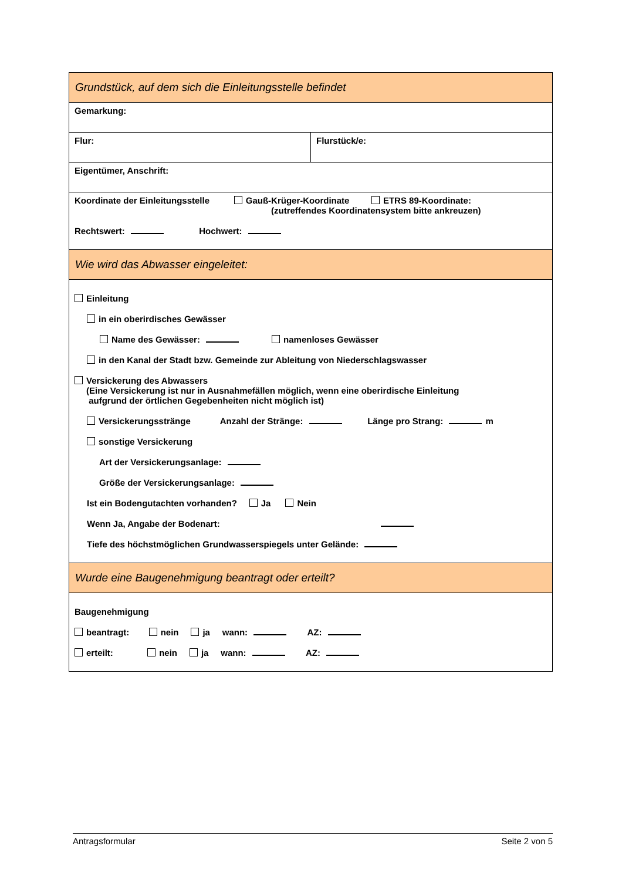| Grundstück, auf dem sich die Einleitungsstelle befindet | |
| Gemarkung: | |
| Flur: | Flurstück/e: |
| Eigentümer, Anschrift: | |
| Koordinate der Einleitungsstelle Gauß-Krüger-Koordinate ETRS 89-Koordinate: (zutreffendes Koordinatensystem bitte ankreuzen) Rechtswert: Hochwert: | |
| Wie wird das Abwasser eingeleitet: | |
| Einleitung in ein oberirdisches Gewässer Name des Gewässer: namenloses Gewässer in den Kanal der Stadt bzw. Gemeinde zur Ableitung von Niederschlagswasser Versickerung des Abwassers (Eine Versickerung ist nur in Ausnahmefällen möglich, wenn eine oberirdische Einleitung aufgrund der örtlichen Gegebenheiten nicht möglich ist) Versickerungsstränge Anzahl der Stränge: Länge pro Strang: m sonstige Versickerung Art der Versickerungsanlage: Größe der Versickerungsanlage: Ist ein Bodengutachten vorhanden? Ja Nein Wenn Ja, Angabe der Bodenart: Tiefe des höchstmöglichen Grundwasserspiegels unter Gelände: | |
| Wurde eine Baugenehmigung beantragt oder erteilt? | |
| Baugenehmigung beantragt: nein ja wann: AZ: erteilt: nein ja wann: AZ: | |
Antragsformular Seite 2 von 5